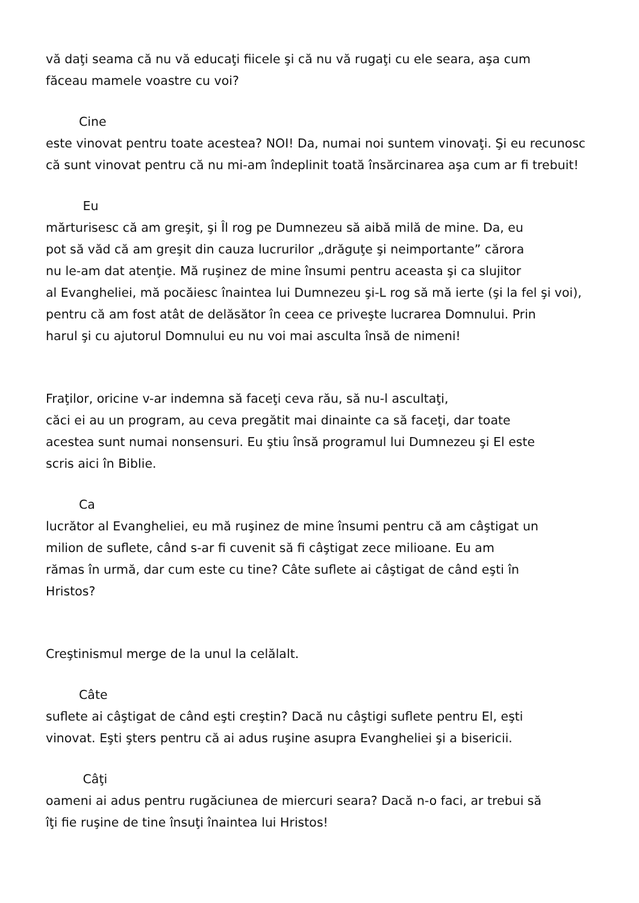vă daţi seama că nu vă educaţi fiicele şi că nu vă rugaţi cu ele seara, aşa cum
făceau mamele voastre cu voi?
Cine
este vinovat pentru toate acestea? NOI! Da, numai noi suntem vinovaţi. Şi eu recunosc că sunt vinovat pentru că nu mi-am îndeplinit toată însărcinarea aşa cum ar fi trebuit!
Eu
mărturisesc că am greşit, şi Îl rog pe Dumnezeu să aibă milă de mine. Da, eu
pot să văd că am greşit din cauza lucrurilor „drăguţe şi neimportante” cărora
nu le-am dat atenţie. Mă ruşinez de mine însumi pentru aceasta şi ca slujitor
al Evangheliei, mă pocăiesc înaintea lui Dumnezeu şi-L rog să mă ierte (şi la fel şi voi),
pentru că am fost atât de delăsător în ceea ce priveşte lucrarea Domnului. Prin
harul şi cu ajutorul Domnului eu nu voi mai asculta însă de nimeni!
Fraţilor, oricine v-ar indemna să faceţi ceva rău, să nu-l ascultaţi,
căci ei au un program, au ceva pregătit mai dinainte ca să faceţi, dar toate
acestea sunt numai nonsensuri. Eu ştiu însă programul lui Dumnezeu şi El este
scris aici în Biblie.
Ca
lucrător al Evangheliei, eu mă ruşinez de mine însumi pentru că am câştigat un
milion de suflete, când s-ar fi cuvenit să fi câştigat zece milioane. Eu am
rămas în urmă, dar cum este cu tine? Câte suflete ai câştigat de când eşti în
Hristos?
Creştinismul merge de la unul la celălalt.
Câte
suflete ai câştigat de când eşti creştin? Dacă nu câştigi suflete pentru El, eşti
vinovat. Eşti şters pentru că ai adus ruşine asupra Evangheliei şi a bisericii.
Câţi
oameni ai adus pentru rugăciunea de miercuri seara? Dacă n-o faci, ar trebui să
îţi fie ruşine de tine însuţi înaintea lui Hristos!